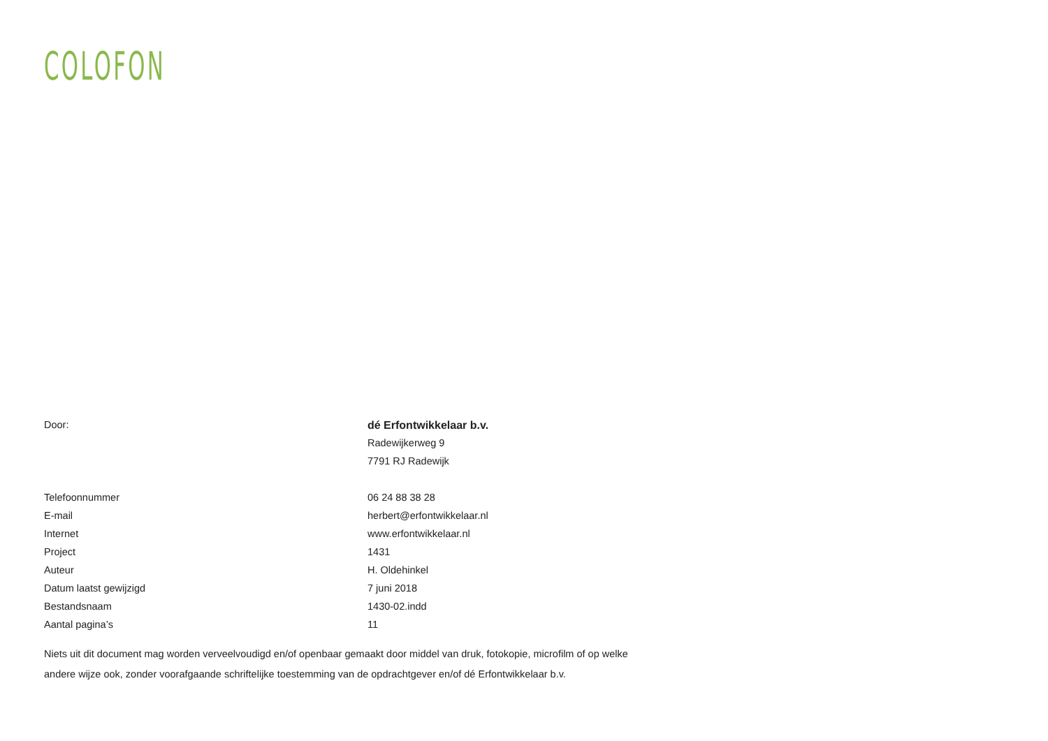COLOFON
| Door: | dé Erfontwikkelaar b.v. |
| | Radewijkerweg 9 |
| | 7791 RJ Radewijk |
| Telefoonnummer | 06 24 88 38 28 |
| E-mail | herbert@erfontwikkelaar.nl |
| Internet | www.erfontwikkelaar.nl |
| Project | 1431 |
| Auteur | H. Oldehinkel |
| Datum laatst gewijzigd | 7 juni 2018 |
| Bestandsnaam | 1430-02.indd |
| Aantal pagina’s | 11 |
Niets uit dit document mag worden verveelvoudigd en/of openbaar gemaakt door middel van druk, fotokopie, microfilm of op welke andere wijze ook, zonder voorafgaande schriftelijke toestemming van de opdrachtgever en/of dé Erfontwikkelaar b.v.